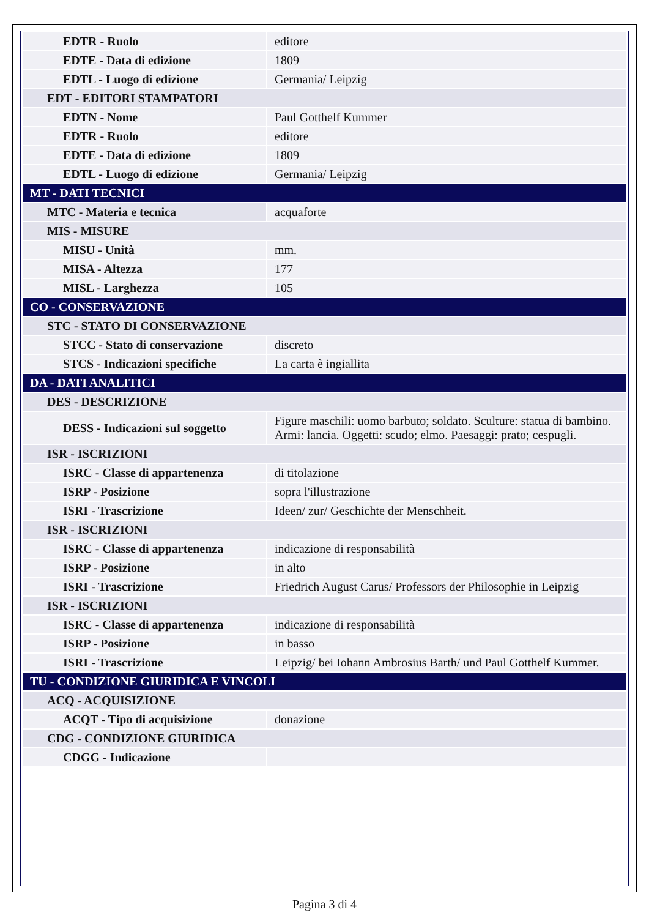| EDTR - Ruolo | editore |
| EDTE - Data di edizione | 1809 |
| EDTL - Luogo di edizione | Germania/ Leipzig |
| EDT - EDITORI STAMPATORI | |
| EDTN - Nome | Paul Gotthelf Kummer |
| EDTR - Ruolo | editore |
| EDTE - Data di edizione | 1809 |
| EDTL - Luogo di edizione | Germania/ Leipzig |
| MT - DATI TECNICI | |
| MTC - Materia e tecnica | acquaforte |
| MIS - MISURE | |
| MISU - Unità | mm. |
| MISA - Altezza | 177 |
| MISL - Larghezza | 105 |
| CO - CONSERVAZIONE | |
| STC - STATO DI CONSERVAZIONE | |
| STCC - Stato di conservazione | discreto |
| STCS - Indicazioni specifiche | La carta è ingiallita |
| DA - DATI ANALITICI | |
| DES - DESCRIZIONE | |
| DESS - Indicazioni sul soggetto | Figure maschili: uomo barbuto; soldato. Sculture: statua di bambino. Armi: lancia. Oggetti: scudo; elmo. Paesaggi: prato; cespugli. |
| ISR - ISCRIZIONI | |
| ISRC - Classe di appartenenza | di titolazione |
| ISRP - Posizione | sopra l'illustrazione |
| ISRI - Trascrizione | Ideen/ zur/ Geschichte der Menschheit. |
| ISR - ISCRIZIONI | |
| ISRC - Classe di appartenenza | indicazione di responsabilità |
| ISRP - Posizione | in alto |
| ISRI - Trascrizione | Friedrich August Carus/ Professors der Philosophie in Leipzig |
| ISR - ISCRIZIONI | |
| ISRC - Classe di appartenenza | indicazione di responsabilità |
| ISRP - Posizione | in basso |
| ISRI - Trascrizione | Leipzig/ bei Iohann Ambrosius Barth/ und Paul Gotthelf Kummer. |
| TU - CONDIZIONE GIURIDICA E VINCOLI | |
| ACQ - ACQUISIZIONE | |
| ACQT - Tipo di acquisizione | donazione |
| CDG - CONDIZIONE GIURIDICA | |
| CDGG - Indicazione | |
Pagina 3 di 4